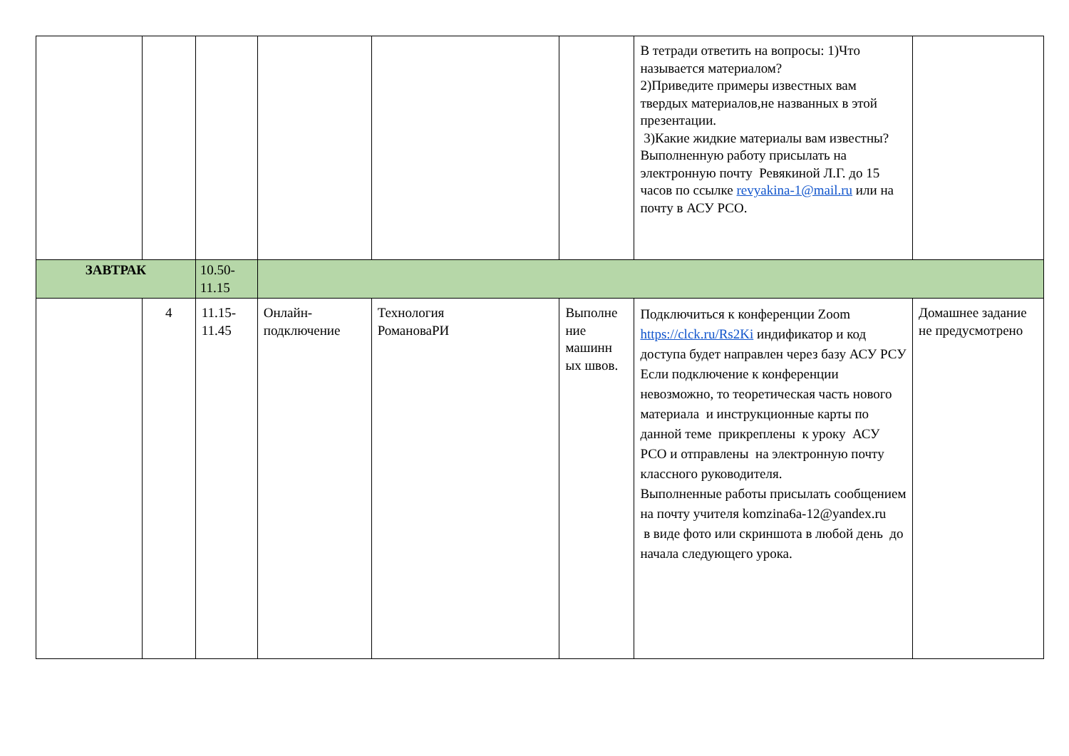| | | | | | | В тетради ответить на вопросы: 1)Что называется материалом? 2)Приведите примеры известных вам твердых материалов,не названных в этой презентации. 3)Какие жидкие материалы вам известны? Выполненную работу присылать на электронную почту Ревякиной Л.Г. до 15 часов по ссылке revyakina-1@mail.ru или на почту в АСУ РСО. | |
| ЗАВТРАК | | 10.50- 11.15 | | | | | |
| | 4 | 11.15- 11.45 | Онлайн- подключение | Технология РомановаРИ | Выполне ние машинн ых швов. | Подключиться к конференции Zoom https://clck.ru/Rs2Ki индификатор и код доступа будет направлен через базу АСУ РСУ Если подключение к конференции невозможно, то теоретическая часть нового материала и инструкционные карты по данной теме прикреплены к уроку АСУ РСО и отправлены на электронную почту классного руководителя. Выполненные работы присылать сообщением на почту учителя komzina6a-12@yandex.ru в виде фото или скриншота в любой день до начала следующего урока. | Домашнее задание не предусмотрено |